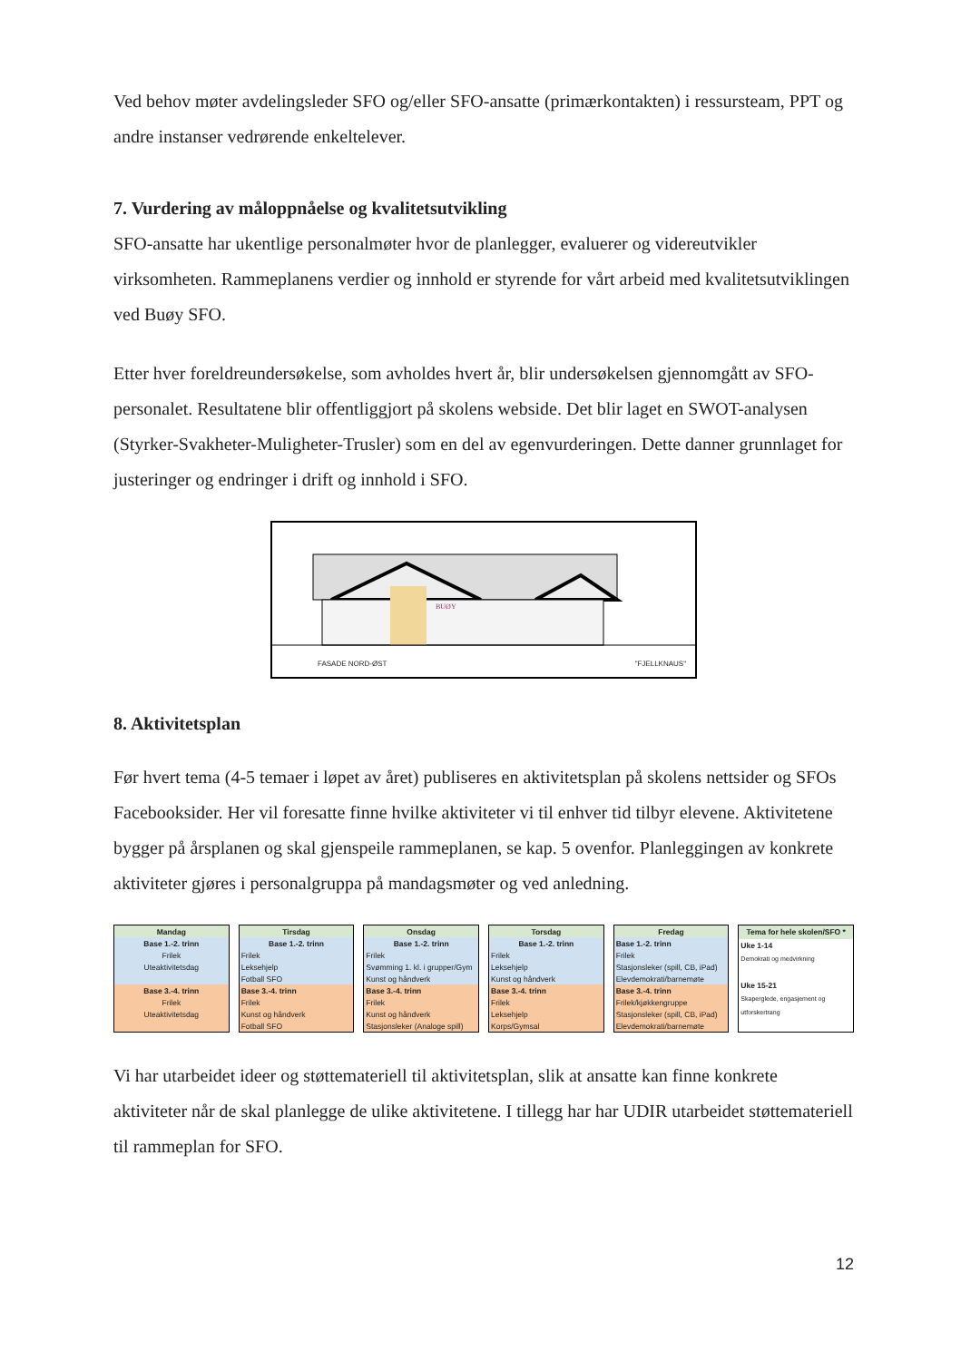Ved behov møter avdelingsleder SFO og/eller SFO-ansatte (primærkontakten) i ressursteam, PPT og andre instanser vedrørende enkeltelever.
7. Vurdering av måloppnåelse og kvalitetsutvikling
SFO-ansatte har ukentlige personalmøter hvor de planlegger, evaluerer og videreutvikler virksomheten. Rammeplanens verdier og innhold er styrende for vårt arbeid med kvalitetsutviklingen ved Buøy SFO.
Etter hver foreldreundersøkelse, som avholdes hvert år, blir undersøkelsen gjennomgått av SFO-personalet. Resultatene blir offentliggjort på skolens webside. Det blir laget en SWOT-analysen (Styrker-Svakheter-Muligheter-Trusler) som en del av egenvurderingen. Dette danner grunnlaget for justeringer og endringer i drift og innhold i SFO.
BUØY
FASADE NORD-ØST "FJELLKNAUS"
8. Aktivitetsplan
Før hvert tema (4-5 temaer i løpet av året) publiseres en aktivitetsplan på skolens nettsider og SFOs Facebooksider. Her vil foresatte finne hvilke aktiviteter vi til enhver tid tilbyr elevene. Aktivitetene bygger på årsplanen og skal gjenspeile rammeplanen, se kap. 5 ovenfor. Planleggingen av konkrete aktiviteter gjøres i personalgruppa på mandagsmøter og ved anledning.
| Mandag |
| --- |
| Base 1.-2. trinn |
| Frilek |
| Uteaktivitetsdag |
| Base 3.-4. trinn |
| Frilek |
| Uteaktivitetsdag |
| Tirsdag |
| --- |
| Base 1.-2. trinn |
| Frilek |
| Leksehjelp |
| Fotball SFO |
| Base 3.-4. trinn |
| Frilek |
| Kunst og håndverk |
| Fotball SFO |
| Onsdag |
| --- |
| Base 1.-2. trinn |
| Frilek |
| Svømming 1. kl. i grupper/Gym |
| Kunst og håndverk |
| Base 3.-4. trinn |
| Frilek |
| Kunst og håndverk |
| Stasjonsleker (Analoge spill) |
| Torsdag |
| --- |
| Base 1.-2. trinn |
| Frilek |
| Leksehjelp |
| Kunst og håndverk |
| Base 3.-4. trinn |
| Frilek |
| Leksehjelp |
| Korps/Gymsal |
| Fredag |
| --- |
| Base 1.-2. trinn |
| Frilek |
| Stasjonsleker (spill, CB, iPad) |
| Elevdemokrati/barnemøte |
| Base 3.-4. trinn |
| Frilek/kjøkkengruppe |
| Stasjonsleker (spill, CB, iPad) |
| Elevdemokrati/barnemøte |
| Tema for hele skolen/SFO * |
| --- |
| Uke 1-14 |
| Demokrati og medvirkning |
| Uke 15-21 |
| Skaperglede, engasjement og |
| utforskertrang |
Vi har utarbeidet ideer og støttemateriell til aktivitetsplan, slik at ansatte kan finne konkrete aktiviteter når de skal planlegge de ulike aktivitetene. I tillegg har har UDIR utarbeidet støttemateriell til rammeplan for SFO.
12